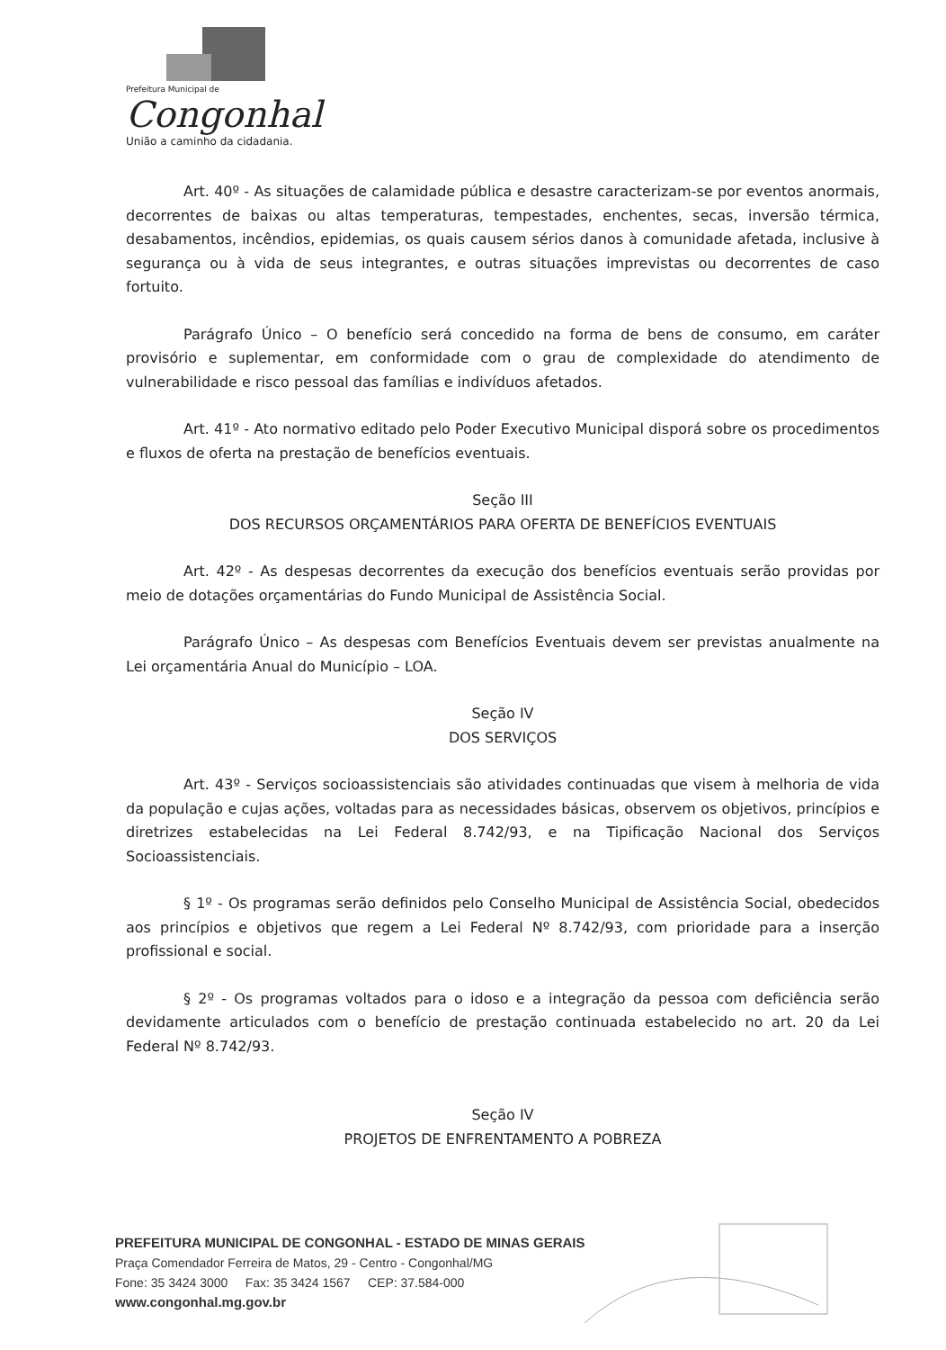Prefeitura Municipal de
Congonhal
União a caminho da cidadania.
Art. 40º - As situações de calamidade pública e desastre caracterizam-se por eventos anormais, decorrentes de baixas ou altas temperaturas, tempestades, enchentes, secas, inversão térmica, desabamentos, incêndios, epidemias, os quais causem sérios danos à comunidade afetada, inclusive à segurança ou à vida de seus integrantes, e outras situações imprevistas ou decorrentes de caso fortuito.
Parágrafo Único – O benefício será concedido na forma de bens de consumo, em caráter provisório e suplementar, em conformidade com o grau de complexidade do atendimento de vulnerabilidade e risco pessoal das famílias e indivíduos afetados.
Art. 41º - Ato normativo editado pelo Poder Executivo Municipal disporá sobre os procedimentos e fluxos de oferta na prestação de benefícios eventuais.
Seção III
DOS RECURSOS ORÇAMENTÁRIOS PARA OFERTA DE BENEFÍCIOS EVENTUAIS
Art. 42º - As despesas decorrentes da execução dos benefícios eventuais serão providas por meio de dotações orçamentárias do Fundo Municipal de Assistência Social.
Parágrafo Único – As despesas com Benefícios Eventuais devem ser previstas anualmente na Lei orçamentária Anual do Município – LOA.
Seção IV
DOS SERVIÇOS
Art. 43º - Serviços socioassistenciais são atividades continuadas que visem à melhoria de vida da população e cujas ações, voltadas para as necessidades básicas, observem os objetivos, princípios e diretrizes estabelecidas na Lei Federal 8.742/93, e na Tipificação Nacional dos Serviços Socioassistenciais.
§ 1º - Os programas serão definidos pelo Conselho Municipal de Assistência Social, obedecidos aos princípios e objetivos que regem a Lei Federal Nº 8.742/93, com prioridade para a inserção profissional e social.
§ 2º - Os programas voltados para o idoso e a integração da pessoa com deficiência serão devidamente articulados com o benefício de prestação continuada estabelecido no art. 20 da Lei Federal Nº 8.742/93.
Seção IV
PROJETOS DE ENFRENTAMENTO A POBREZA
PREFEITURA MUNICIPAL DE CONGONHAL - ESTADO DE MINAS GERAIS
Praça Comendador Ferreira de Matos, 29 - Centro - Congonhal/MG
Fone: 35 3424 3000 Fax: 35 3424 1567 CEP: 37.584-000
www.congonhal.mg.gov.br